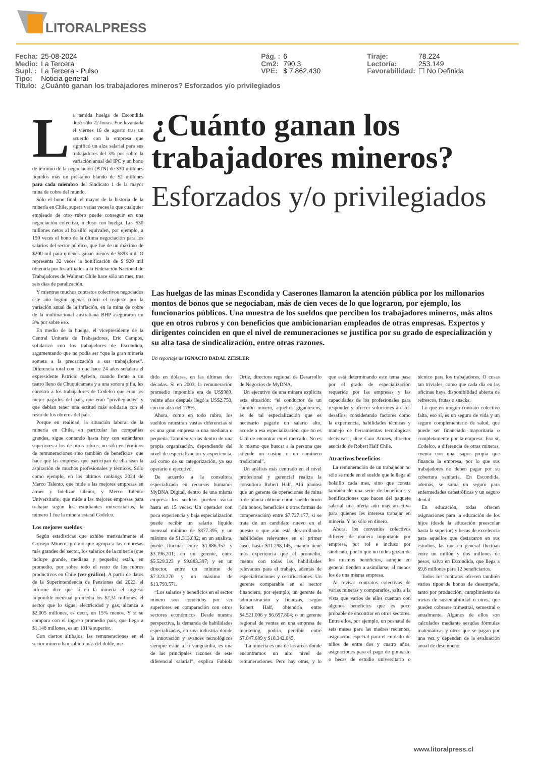LITORALPRESS
| Fecha: | 25-08-2024 | Pág. : | 6 | Tiraje: | 78.224 |
| Medio: | La Tercera | Cm2: | 790,3 | Lectoría: | 253.149 |
| Supl. : | La Tercera - Pulso | VPE: | $ 7.862.430 | Favorabilidad: | ☐ No Definida |
| Tipo: | Noticia general | | | | |
| Título: | ¿Cuánto ganan los trabajadores mineros? Esforzados y/o privilegiados | | | | |
La temida huelga de Escondida duró sólo 72 horas. Fue levantada el viernes 16 de agosto tras un acuerdo con la empresa que significó un alza salarial para sus trabajadores del 3% por sobre la variación anual del IPC y un bono de término de la negociación (BTN) de $30 millones líquidos más un préstamo blando de $2 millones para cada miembro del Sindicato 1 de la mayor mina de cobre del mundo.
Sólo el bono final, el mayor de la historia de la minería en Chile, supera varias veces lo que cualquier empleado de otro rubro puede conseguir en una negociación colectiva, incluso con huelga. Los $30 millones netos al bolsillo equivalen, por ejemplo, a 150 veces el bono de la última negociación para los salarios del sector público, que fue de un máximo de $200 mil para quienes ganan menos de $893 mil. O representa 32 veces la bonificación de $ 920 mil obtenida por los afiliados a la Federación Nacional de Trabajadores de Walmart Chile hace sólo un mes, tras seis días de paralización.
Y mientras muchos contratos colectivos negociados este año logran apenas cubrir el reajuste por la variación anual de la inflación, en la mina de cobre de la multinacional australiana BHP aseguraron un 3% por sobre eso.
En medio de la huelga, el vicepresidente de la Central Unitaria de Trabajadores, Eric Campos, solidarizó con los trabajadores de Escondida, argumentando que no podía ser “que la gran minería someta a la precarización a sus trabajadores”. Diferencia total con lo que hace 24 años señalara el expresidente Patricio Aylwin, cuando frente a un teatro lleno de Chuquicamata y a una sonora pifia, les enrostró a los trabajadores de Codelco que eran los mejor pagados del país, que eran “privilegiados” y que debían tener una actitud más solidaria con el resto de los obreros del país.
Porque en realidad, la situación laboral de la minería en Chile, en particular las compañías grandes, sigue contando hasta hoy con estándares superiores a los de otros rubros, no sólo en términos de remuneraciones sino también de beneficios, que hace que las empresas que participan de ella sean la aspiración de muchos profesionales y técnicos. Sólo como ejemplo, en los últimos rankings 2024 de Merco Talento, que mide a las mejores empresas en atraer y fidelizar talento, y Merco Talento Universitario, que mide a las mejores empresas para trabajar según los estudiantes universitarios, la número 1 fue la minera estatal Codelco.
Los mejores sueldos
Según estadísticas que exhibe mensualmente el Consejo Minero, gremio que agrupa a las empresas más grandes del sector, los salarios de la minería (que incluye grande, mediana y pequeña) están, en promedio, por sobre todo el resto de los rubros productivos en Chile (ver gráfico). A partir de datos de la Superintendencia de Pensiones del 2023, el informe dice que si en la minería el ingreso imponible mensual promedia los $2,31 millones, el sector que lo sigue, electricidad y gas, alcanza a $2,005 millones, es decir, un 15% menos. Y si se compara con el ingreso promedio país, que llega a $1,148 millones, es un 101% superior.
Con ciertos altibajos, las remuneraciones en el sector minero han subido más del doble, me-
¿Cuánto ganan los trabajadores mineros?
Esforzados y/o privilegiados
Las huelgas de las minas Escondida y Caserones llamaron la atención pública por los millonarios montos de bonos que se negociaban, más de cien veces de lo que lograron, por ejemplo, los funcionarios públicos. Una muestra de los sueldos que perciben los trabajadores mineros, más altos que en otros rubros y con beneficios que ambicionarían empleados de otras empresas. Expertos y dirigentes coinciden en que el nivel de remuneraciones se justifica por su grado de especialización y su alta tasa de sindicalización, entre otras razones.
Un reportaje de IGNACIO BADAL ZEISLER
dido en dólares, en las últimas dos décadas. Si en 2003, la remuneración promedio imponible era de US$989, veinte años después llegó a US$2.750, con un alza del 178%.
Ahora, como en todo rubro, los sueldos muestran vastas diferencias si es una gran empresa o una mediana o pequeña. También varías dentro de una propia organización, dependiendo del nivel de especialización y experiencia, así como de su categorización, ya sea operario o ejecutivo.
De acuerdo a la consultora especializada en recursos humanos MyDNA Digital, dentro de una misma empresa los sueldos pueden variar hasta en 15 veces. Un operador con poca experiencia y baja especialización puede recibir un salario líquido mensual mínimo de $877.395, y un máximo de $1.313.882; en un analista, puede fluctuar entre $1.886.357 y $3.196.201; en un gerente, entre $5.529.323 y $9.883.397; y en un director, entre un mínimo de $7.323.270 y un máximo de $13.793.571.
“Los salarios y beneficios en el sector minero son conocidos por ser superiores en comparación con otros sectores económicos. Desde nuestra perspectiva, la demanda de habilidades especializadas, en una industria donde la innovación y avances tecnológicos siempre están a la vanguardia, es una de las principales razones de este diferencial salarial”, explica Fabiola Ortiz, directora regional de Desarrollo de Negocios de MyDNA.
Un ejecutivo de una minera explicita esta situación: “el conductor de un camión minero, aquellos gigantescos, es de tal especialización que es necesario pagarle un salario alto, acorde a esa especialización, que no es fácil de encontrar en el mercado. No es lo mismo que buscar a la persona que atiende un casino o un caminero tradicional”.
Un análisis más centrado en el nivel profesional y gerencial realiza la consultora Robert Half. Allí plantea que un gerente de operaciones de mina o de planta obtiene como sueldo bruto (sin bonos, beneficios u otras formas de compensación) entre $7.727.177, si se trata de un candidato nuevo en el puesto o que aún está desarrollando habilidades relevantes en el primer caso, hasta $11.298.145, cuando tiene más experiencia que el promedio, cuenta con todas las habilidades relevantes para el trabajo, además de especializaciones y certificaciones. Un gerente comparable en el sector financiero, por ejemplo, un gerente de administración y finanzas, según Robert Half, obtendría entre $4.521.006 y $6.697.804; o un gerente regional de ventas en una empresa de marketing podría percibir entre $7.647.689 y $10.342.045.
“La minería es una de las áreas donde encontramos un alto nivel de remuneraciones. Pero hay otras, y lo que está determinando este tema pasa por el grado de especialización requerido por las empresas y las capacidades de los profesionales para responder y ofrecer soluciones a estos desafíos, considerando factores como la experiencia, habilidades técnicas y manejo de herramientas tecnológicas decisivas”, dice Caio Arnaes, director asociado de Robert Half Chile.
Atractivos beneficios
La remuneración de un trabajador no sólo se mide en el sueldo que le llega al bolsillo cada mes, sino que consta también de una serie de beneficios y bonificaciones que hacen del paquete salarial una oferta aún más atractiva para quienes les interesa trabajar en minería. Y no sólo en dinero.
Ahora, los convenios colectivos difieren de manera importante por empresa, por rol e incluso por sindicato, por lo que no todos gozan de los mismos beneficios, aunque en general tienden a asimilarse, al menos los de una misma empresa.
Al revisar contratos colectivos de varias mineras y compararlos, salta a la vista que varios de ellos cuentan con algunos beneficios que es poco probable de encontrar en otros sectores. Entre ellos, por ejemplo, un posnatal de seis meses para las madres recientes, asignación especial para el cuidado de niños de entre dos y cuatro años, asignaciones para el pago de gimnasio o becas de estudio universitario o técnico para los trabajadores. O cosas tan triviales, como que cada día en las oficinas haya disponibilidad abierta de refrescos, frutas o snacks.
Lo que en ningún contrato colectivo falta, eso sí, es un seguro de vida y un seguro complementario de salud, que puede ser financiado mayoritaria o completamente por la empresa. Eso sí, Codelco, a diferencia de otras mineras, cuenta con una isapre propia que financia la empresa, por lo que sus trabajadores no deben pagar por su cobertura sanitaria. En Escondida, además, se suma un seguro para enfermedades catastróficas y un seguro dental.
En educación, todas ofrecen asignaciones para la educación de los hijos (desde la educación preescolar hasta la superior) y becas de excelencia para aquellos que destacaron en sus estudios, las que en general fluctúan entre un millón y dos millones de pesos, salvo en Escondida, que llega a $9,8 millones para 12 beneficiarios.
Todos los contratos ofrecen también varios tipos de bonos de desempeño, tanto por producción, cumplimiento de metas de sustentabilidad u otros, que pueden cobrarse trimestral, semestral o anualmente. Algunos de ellos son calculados mediante sesudas fórmulas matemáticas y otros que se pagan por una vez y dependen de la evaluación anual de desempeño.
www.litoralpress.cl